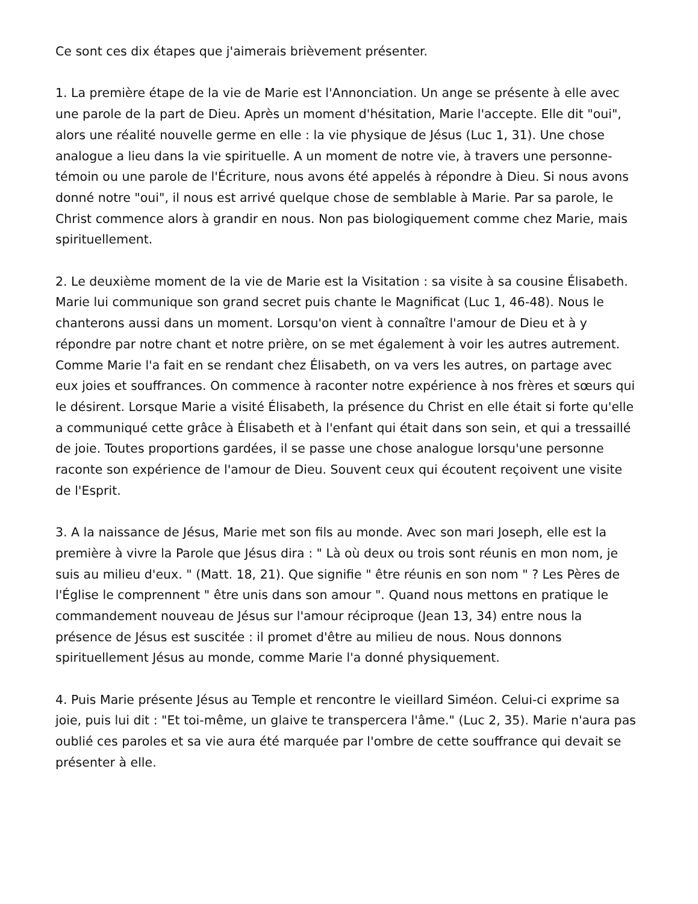Ce sont ces dix étapes que j'aimerais brièvement présenter.
1. La première étape de la vie de Marie est l'Annonciation. Un ange se présente à elle avec une parole de la part de Dieu. Après un moment d'hésitation, Marie l'accepte. Elle dit "oui", alors une réalité nouvelle germe en elle : la vie physique de Jésus (Luc 1, 31). Une chose analogue a lieu dans la vie spirituelle. A un moment de notre vie, à travers une personne-témoin ou une parole de l'Écriture, nous avons été appelés à répondre à Dieu. Si nous avons donné notre "oui", il nous est arrivé quelque chose de semblable à Marie. Par sa parole, le Christ commence alors à grandir en nous. Non pas biologiquement comme chez Marie, mais spirituellement.
2. Le deuxième moment de la vie de Marie est la Visitation : sa visite à sa cousine Élisabeth. Marie lui communique son grand secret puis chante le Magnificat (Luc 1, 46-48). Nous le chanterons aussi dans un moment. Lorsqu'on vient à connaître l'amour de Dieu et à y répondre par notre chant et notre prière, on se met également à voir les autres autrement. Comme Marie l'a fait en se rendant chez Élisabeth, on va vers les autres, on partage avec eux joies et souffrances. On commence à raconter notre expérience à nos frères et sœurs qui le désirent. Lorsque Marie a visité Élisabeth, la présence du Christ en elle était si forte qu'elle a communiqué cette grâce à Élisabeth et à l'enfant qui était dans son sein, et qui a tressaillé de joie. Toutes proportions gardées, il se passe une chose analogue lorsqu'une personne raconte son expérience de l'amour de Dieu. Souvent ceux qui écoutent reçoivent une visite de l'Esprit.
3. A la naissance de Jésus, Marie met son fils au monde. Avec son mari Joseph, elle est la première à vivre la Parole que Jésus dira : " Là où deux ou trois sont réunis en mon nom, je suis au milieu d'eux. " (Matt. 18, 21). Que signifie " être réunis en son nom " ? Les Pères de l'Église le comprennent " être unis dans son amour ". Quand nous mettons en pratique le commandement nouveau de Jésus sur l'amour réciproque (Jean 13, 34) entre nous la présence de Jésus est suscitée : il promet d'être au milieu de nous. Nous donnons spirituellement Jésus au monde, comme Marie l'a donné physiquement.
4. Puis Marie présente Jésus au Temple et rencontre le vieillard Siméon. Celui-ci exprime sa joie, puis lui dit : "Et toi-même, un glaive te transpercera l'âme." (Luc 2, 35). Marie n'aura pas oublié ces paroles et sa vie aura été marquée par l'ombre de cette souffrance qui devait se présenter à elle.